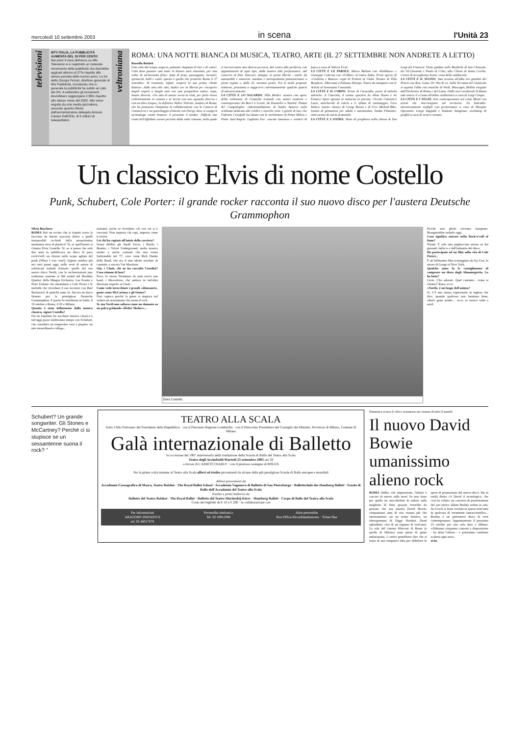mercoledì 10 settembre 2003 in scena l'Unità 23
televisioni
MTV ITALIA, LA PUBBLICITÀ AUMENTA DEL 30 PER CENTO
Nei primi 9 mesi dell'anno su Mtv Television si è registrato un notevole incremento della pubblicità che dovrebbe aggirasi attorno al 27% rispetto allo stesso periodo dello scorso anno. Lo ha detto Giorgio Ferrari, direttore generale di Mtv Pubblicità, ricordando che in generale la pubblicità ha subito un calo del 2%. A settembre gli incrementi dovrebbero raggiungere il 36% rispetto allo stesso mese del 2002. Mtv viene seguita da una media giornaliera, secondo quanto riferito dall'amministratore delegato Antonio Campo Dall'Orto, di 8 milioni di telespettatori.
veltroniana
ROMA: UNA NOTTE BIANCA DI MUSICA, TEATRO, ARTE (IL 27 SETTEMBRE NON ANDRETE A LETTO)
Rossella Battisti
Una città dal tempo sospeso, pulsante, bagnata di luci e di colori. Città dove passare una notte in bianco sarà sinonimo, per una volta, di un'insonnia felice, fatta di festa, passeggiate, incontri, spettacoli, balli e canti: questo è quello che promette Roma il 27 settembre. Al tramonto, infatti, sorgerà la sua prima «Notte bianca», dalle otto alle otto, dodici ore in libertà per riscoprire angoli segreti o luoghi noti con una prospettiva solare, oops, lunare diversa. «Un atto di amore verso la città, per farla vivere collettivamente ai romani e ai turisti con uno sguardo diverso e con un altro tempo», la definisce Walter Veltroni, sindaco di Roma, che ha promosso l'iniziativa in collaborazione con la Camera di Commercio e un gemellaggio d'intenti con Parigi, dove si svolgerà un'analoga «notte bianca» il prossimo 4 ottobre. Difficile dar conto dell'affollato carnet previsto dalla notte romana, nella quale si incroceranno otto diversi percorsi, dal centro alla periferia, con appuntamenti di ogni tipo, dalla mostra alla performance, dal concerto al film. Itinerari, dunque, in piena libertà - anche da automobili e motorini: autobus e metropolitana funzioneranno a pieno regime e, dalle 22, saranno gratis. Tra le molte proposte notturne, proviamo a suggerirvi calvinianamente qualche ipotesi di attraversamento.
LA CITTÀ E LO SGUARDO. Villa Medici: mostra con opere della collezione di Graziella Lonardi con autori moderni e contemporanei da Burri a Lewitt, da Kounellis a Warhol. Piazza del Campidoglio: videoinstallazione di Studio Azzurro sulla scalinata dedicata alle celebri e storiche oche. I giochi di luce che Fabrizio Crisafulli ha ideato con le architetture di Ponte Milvio e Ponte Sant'Angelo. Laghetto Eur: cascate luminose e sentieri di fuoco a cura di Valerio Festi.
LA CITTÀ E LE PAROLE. Marco Baliani con «Kohlhass» e Giuseppe Cederna con «Febbre» al teatro India. Prove aperte di «Giulietta e Romeo» regia di Proietti al Globe Theatre di Villa Borghese. Albertazzi a Palazzo Altemps. Teatro da mangiare con le Ariette al Semenzaio Comunale.
LA CITTÀ E IL CORPO. Terme di Caracalla: prove di attività atletiche. A Cinecittà, il centro sportivo As Alma Nuoto e As Emmeci Sport aprono in notturna la piscina. Circolo Canottieri Lazio, amichevole di calcio a 5, sfilata di canottaggio. Foro Italico: master classes di Group Rowin e di Free Method Bike, lezioni di ginnastica per adulti e maratonina. Stadio Flaminio: mini torneo di calcio femminile.
LA CITTÀ E L'ANIMA. Notte di preghiera nella chiesa di San Luigi dei Francesi. Visite guidate nelle Basiliche di San Clemente, dei SS.Giovanni e Paolo al Celio, alla Chiesa di Santa Cecilia. Centro di accoglienza Assisi: cena della solidarietà.
LA CITTÀ E IL SUONO. Jazz session all'alba nei giardini del Pincio con Rea, Gatto, De Vito & co. Sulla Terrazza del Gianicolo si aspetta l'alba con musiche di Verdi, Mascagni, Bellini eseguite dall'Orchestra di Roma e del Lazio. Dalle torri medievali di Roma sale invece il «Canto all'alba» multietnico a cura di Luigi Cinque.
LA CITTÀ E I SEGNI. Arte contemporanea nel rione Monti con artisti che intervengono sul territorio. Ex Italcable: attraversamenti multipli con performance a cura di Margine Operativo. Largo Zappalà e Stazione Anagnina: workshop di graffiti a cura di writers romani.
Un classico Elvis di nome Costello
Punk, Schubert, Cole Porter: il grande rocker racconta il suo nuovo disco per l'austera Deutsche Grammophon
Silvia Boschero
ROMA Può un rocker che si rispetti avere la facciona da buono nascosta dietro a quelli inseparabili occhiali dalla pesantissima montatura nera di plastica? Sì, se quell'uomo si chiama Elvis Costello. Sì, se si pensa che solo due anni fa pubblicava un disco di puro rock'n'roll, un ritorno nelle acque agitate del punk (When I was cruel). Eppure sembra più nei suoi panni oggi, nelle vesti di autore di sofisticate ballads d'amore, quelle del suo nuovo disco North, con le orchestrazioni jazz realizzate assieme ai fidi sodali del Brodsky Quartet, della Mingus Orchestra, Lee Konitz e Peter Erskine che rimandano a Cole Porter e le melodie che ricordano il suo incontro con Burt Bacharach di qualche anno fa. Ancora un disco firmato per la prestigiosa Deutsche Grammophon. E presto lo rivedremo in Italia: il 19 ottobre a Roma, il 20 a Milano.
Quanto è stato influenzato dalla musica classica, signor Costello?
Fin da bambino ho ascoltato musica classica e tutt'oggi passo moltissimo tempo con Schubert, che considero un songwriter vero e proprio, un mio straordinario collega...
zionanti, anche se ricordano ciò con cui si è cresciuti. Non importa chi copi, importa come ti evolvi.
Lei chi ha copiato all'inizio della carriera?
Senza dubbio gli Small Faces, i Byrds, i Beatles, i Velvet Underground, molta musica sixties e anche cantanti che non erano fashionable nel '77, cose come Rick Danko della Band, che era il mio ideale assoluto di cantante, o ancora Van Morrison.
Già, i Clash, chi ne ha raccolto l'eredità? Cosa rimane di loro?
Poco, lo stesso Strummer da anni aveva una band, i Mescaleros, che andava in tutt'altra direzione rispetto ai Clash...
Come vede invecchiare i grandi «dinosauri», gente come McCartney e gli Stones?
Non capisco perché la gente si stupisca nel vedere un sessantenne che suona il rock.
Sì, ma Verdi non saltava come un dannato su un palco gridando «Helter Skelter»...
Elvis Costello
Perché non glielo avevano insegnato. Bisognerebbe vederlo oggi.
Cosa significa entrare nella Rock'n'roll of fame?
Niente. È solo una pagliacciata messa su dai giornali, dalla tv e dall'industria del disco.
Ha partecipato ad un film sulla vita di Cole Porter...
È un bellissimo film sceneggiato da Jay Cox, lo stesso di Gangs of New York.
Qualche anno fa le consigliammo di comprare un disco degli Almamegretta. Lo ha fatto?
Certo. L'ho adorato. Quel cantante... come si chiama? Raiss, ecco.
«North» è un luogo dell'anima?
Sì. C'è una strana espressione in inglese che dice, quando qualcosa non funziona bene, «that's gone south»... ecco, io invece vado a nord.
Schubert? Un grande songwriter. Gli Stones e McCartney? Perché ci si stupisce se un sessantenne suona il rock? ”
TEATRO ALLA SCALA
Sotto l'Alto Patronato del Presidente della Repubblica · con il Patronato Regione Lombardia · con il Patrocinio Presidenza del Consiglio dei Ministri, Provincia di Milano, Comune di Milano
Galà internazionale di Balletto
In occasione del 190° anniversario della fondazione della Scuola di Ballo del Teatro alla Scala
Teatro degli Arcimboldi Martedì 23 settembre 2003 ore 20
a favore di L'AMICO CHARLY · con il prezioso sostegno di ROLEX
Per la prima volta insieme al Teatro alla Scala allievi ed étoiles provenienti da alcune delle più prestigiose Scuole di Ballo europee e mondiali
Allievi provenienti da
Accademia Coreografica di Mosca, Teatro Bolshoi · The Royal Ballet School · Accademia Vaganova di Balletto di San Pietroburgo · Ballettschule des Hamburg Ballett · Scuola di Ballo dell'Accademia del Teatro alla Scala
Etoiles e primi ballerini da
Balletto del Teatro Bolshoi · The Royal Ballet · Balletto del Teatro Mariinskij-Kirov · Hamburg Ballett · Corpo di Ballo del Teatro alla Scala
Costo dei biglietti da € 10 a € 200 · in collaborazione con
Per informazioni
ARAGORN INIZIATIVE
tel. 02 48017078
Prevendita telefonica
Tel. 02 43911094
Altre prevendite
Box Office Ricordimediastores · Ticket One
Domenica scorsa il «live» trasmesso nei cinema di tutto il mondo
Il nuovo David Bowie umanissimo alieno rock
ROMA Oddio, che impressione, l'alieno è cascato di nuovo sulla terra! Se non fosse per quelle tre macchioline di sudore sulla maglietta di finto gessato verrebbe da pensare che sua maestà David Bowie, cinquantasei anni di vita vissuta più che intensamente, sia un uomo bionico, un oloeogramma di Ziggy Stardust. Denti splendenti, viso di un ragazzo di vent'anni. La sala del cinema Marconi di Roma (e quella di Milano) sono piene di gente imbarazzata. I cattivi potrebbero dire che si tratta di una simpatica idea per dribblare le spese di promozione del nuovo disco. Ma in realtà dietro c'è David il tecnologico, che così ha voluto: un concerto di presentazione del suo nuovo album Reality seduti in sala. Se il rock si fosse evoluto in questi trent'anni in qualcosa di veramente fantascientifico... Reality è un portentoso disco di rock contemporaneo. Appuntamento il prossimo 23 ottobre per una sola data a Milano: «Abbiamo cinquanta canzoni a disposizione - ha detto l'alieno - e potremmo cambiare scaletta ogni sera».
si.bo.